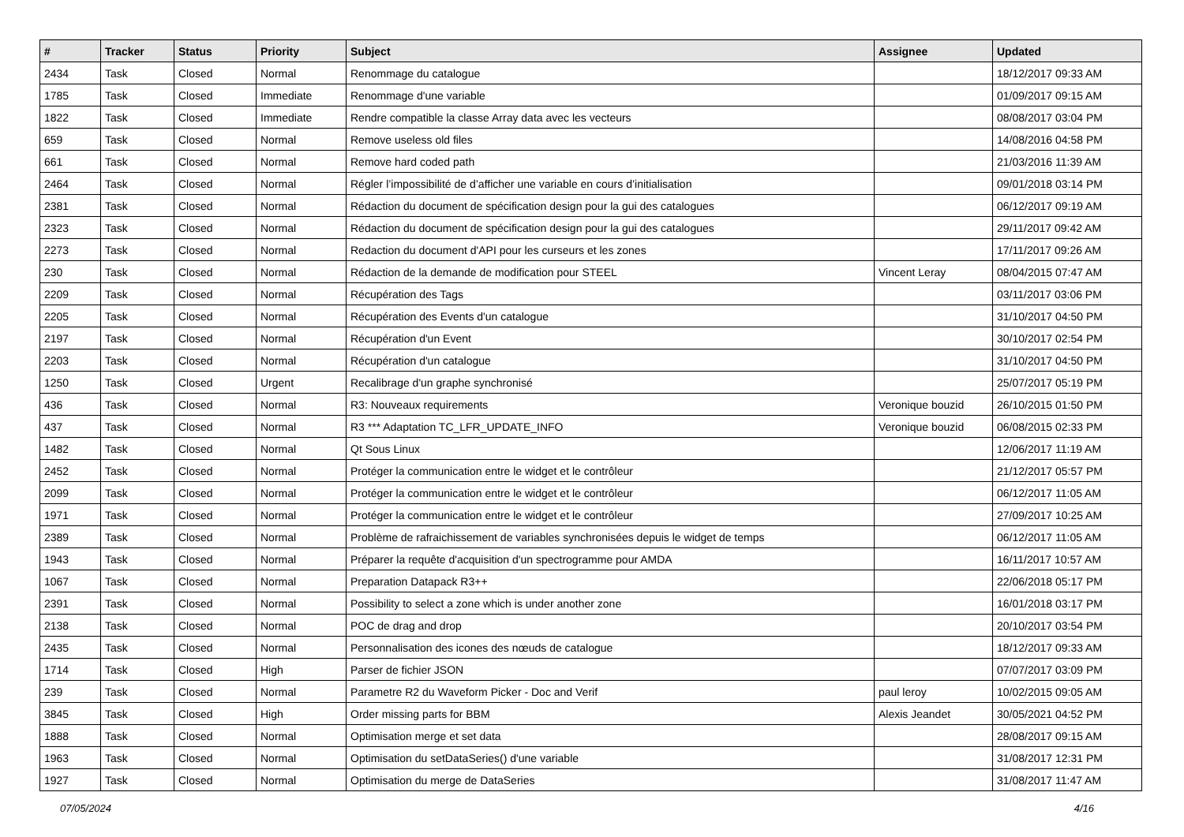| # | Tracker | Status | Priority | Subject | Assignee | Updated |
| --- | --- | --- | --- | --- | --- | --- |
| 2434 | Task | Closed | Normal | Renommage du catalogue | | 18/12/2017 09:33 AM |
| 1785 | Task | Closed | Immediate | Renommage d'une variable | | 01/09/2017 09:15 AM |
| 1822 | Task | Closed | Immediate | Rendre compatible la classe Array data avec les vecteurs | | 08/08/2017 03:04 PM |
| 659 | Task | Closed | Normal | Remove useless old files | | 14/08/2016 04:58 PM |
| 661 | Task | Closed | Normal | Remove hard coded path | | 21/03/2016 11:39 AM |
| 2464 | Task | Closed | Normal | Régler l’impossibilité de d’afficher une variable en cours d’initialisation | | 09/01/2018 03:14 PM |
| 2381 | Task | Closed | Normal | Rédaction du document de spécification design pour la gui des catalogues | | 06/12/2017 09:19 AM |
| 2323 | Task | Closed | Normal | Rédaction du document de spécification design pour la gui des catalogues | | 29/11/2017 09:42 AM |
| 2273 | Task | Closed | Normal | Redaction du document d'API pour les curseurs et les zones | | 17/11/2017 09:26 AM |
| 230 | Task | Closed | Normal | Rédaction de la demande de modification pour STEEL | Vincent Leray | 08/04/2015 07:47 AM |
| 2209 | Task | Closed | Normal | Récupération des Tags | | 03/11/2017 03:06 PM |
| 2205 | Task | Closed | Normal | Récupération des Events d'un catalogue | | 31/10/2017 04:50 PM |
| 2197 | Task | Closed | Normal | Récupération d'un Event | | 30/10/2017 02:54 PM |
| 2203 | Task | Closed | Normal | Récupération d'un catalogue | | 31/10/2017 04:50 PM |
| 1250 | Task | Closed | Urgent | Recalibrage d'un graphe synchronisé | | 25/07/2017 05:19 PM |
| 436 | Task | Closed | Normal | R3: Nouveaux requirements | Veronique bouzid | 26/10/2015 01:50 PM |
| 437 | Task | Closed | Normal | R3 *** Adaptation TC_LFR_UPDATE_INFO | Veronique bouzid | 06/08/2015 02:33 PM |
| 1482 | Task | Closed | Normal | Qt Sous Linux | | 12/06/2017 11:19 AM |
| 2452 | Task | Closed | Normal | Protéger la communication entre le widget et le contrôleur | | 21/12/2017 05:57 PM |
| 2099 | Task | Closed | Normal | Protéger la communication entre le widget et le contrôleur | | 06/12/2017 11:05 AM |
| 1971 | Task | Closed | Normal | Protéger la communication entre le widget et le contrôleur | | 27/09/2017 10:25 AM |
| 2389 | Task | Closed | Normal | Problème de rafraichissement de variables synchronisées depuis le widget de temps | | 06/12/2017 11:05 AM |
| 1943 | Task | Closed | Normal | Préparer la requête d'acquisition d'un spectrogramme pour AMDA | | 16/11/2017 10:57 AM |
| 1067 | Task | Closed | Normal | Preparation Datapack R3++ | | 22/06/2018 05:17 PM |
| 2391 | Task | Closed | Normal | Possibility to select a zone which is under another zone | | 16/01/2018 03:17 PM |
| 2138 | Task | Closed | Normal | POC de drag and drop | | 20/10/2017 03:54 PM |
| 2435 | Task | Closed | Normal | Personnalisation des icones des nœuds de catalogue | | 18/12/2017 09:33 AM |
| 1714 | Task | Closed | High | Parser de fichier JSON | | 07/07/2017 03:09 PM |
| 239 | Task | Closed | Normal | Parametre R2 du Waveform Picker - Doc and Verif | paul leroy | 10/02/2015 09:05 AM |
| 3845 | Task | Closed | High | Order missing parts for BBM | Alexis Jeandet | 30/05/2021 04:52 PM |
| 1888 | Task | Closed | Normal | Optimisation merge et set data | | 28/08/2017 09:15 AM |
| 1963 | Task | Closed | Normal | Optimisation du setDataSeries() d'une variable | | 31/08/2017 12:31 PM |
| 1927 | Task | Closed | Normal | Optimisation du merge de DataSeries | | 31/08/2017 11:47 AM |
07/05/2024 4/16